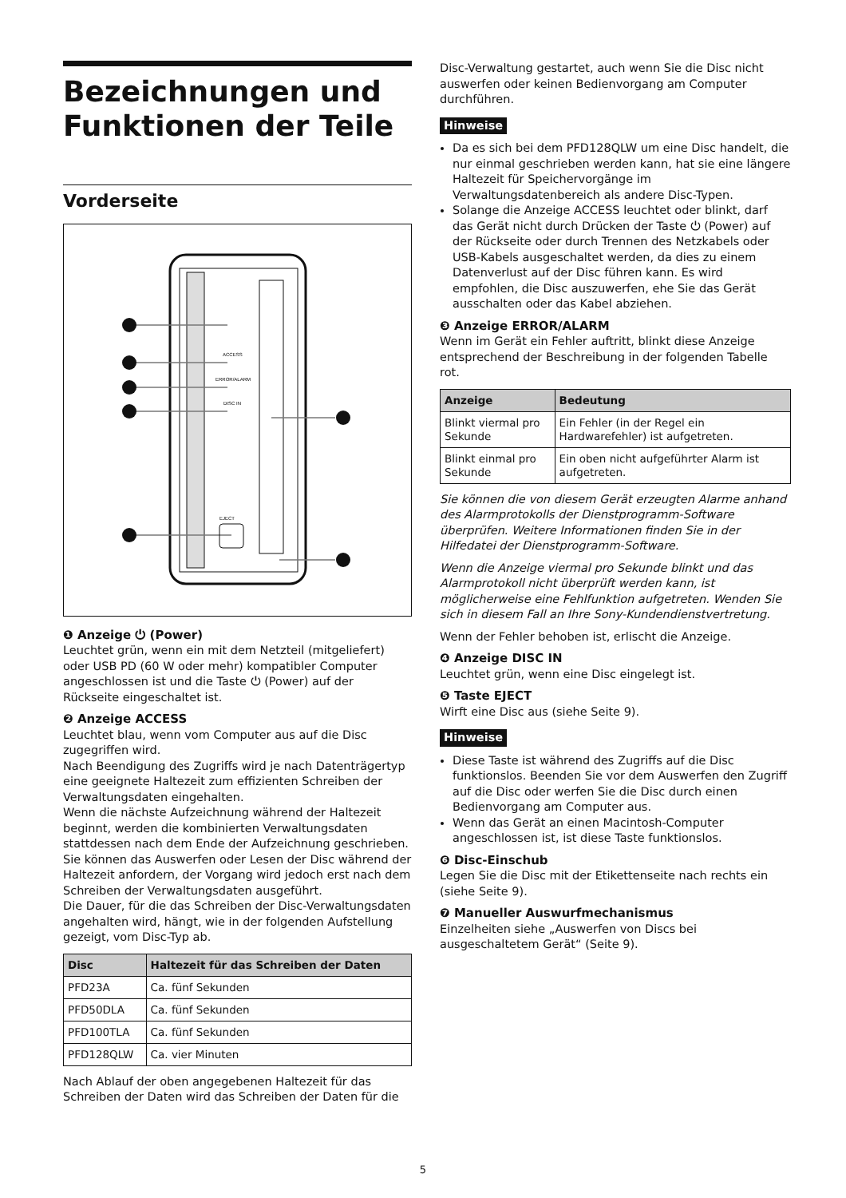Bezeichnungen und Funktionen der Teile
Vorderseite
ACCESS
ERROR/ALARM
DISC IN
EJECT
❶ Anzeige ⏻ (Power)
Leuchtet grün, wenn ein mit dem Netzteil (mitgeliefert) oder USB PD (60 W oder mehr) kompatibler Computer angeschlossen ist und die Taste ⏻ (Power) auf der Rückseite eingeschaltet ist.
❷ Anzeige ACCESS
Leuchtet blau, wenn vom Computer aus auf die Disc zugegriffen wird.
Nach Beendigung des Zugriffs wird je nach Datenträgertyp eine geeignete Haltezeit zum effizienten Schreiben der Verwaltungsdaten eingehalten.
Wenn die nächste Aufzeichnung während der Haltezeit beginnt, werden die kombinierten Verwaltungsdaten stattdessen nach dem Ende der Aufzeichnung geschrieben. Sie können das Auswerfen oder Lesen der Disc während der Haltezeit anfordern, der Vorgang wird jedoch erst nach dem Schreiben der Verwaltungsdaten ausgeführt.
Die Dauer, für die das Schreiben der Disc-Verwaltungsdaten angehalten wird, hängt, wie in der folgenden Aufstellung gezeigt, vom Disc-Typ ab.
| Disc | Haltezeit für das Schreiben der Daten |
| --- | --- |
| PFD23A | Ca. fünf Sekunden |
| PFD50DLA | Ca. fünf Sekunden |
| PFD100TLA | Ca. fünf Sekunden |
| PFD128QLW | Ca. vier Minuten |
Nach Ablauf der oben angegebenen Haltezeit für das Schreiben der Daten wird das Schreiben der Daten für die
Disc-Verwaltung gestartet, auch wenn Sie die Disc nicht auswerfen oder keinen Bedienvorgang am Computer durchführen.
Hinweise
Da es sich bei dem PFD128QLW um eine Disc handelt, die nur einmal geschrieben werden kann, hat sie eine längere Haltezeit für Speichervorgänge im Verwaltungsdatenbereich als andere Disc-Typen.
Solange die Anzeige ACCESS leuchtet oder blinkt, darf das Gerät nicht durch Drücken der Taste ⏻ (Power) auf der Rückseite oder durch Trennen des Netzkabels oder USB-Kabels ausgeschaltet werden, da dies zu einem Datenverlust auf der Disc führen kann. Es wird empfohlen, die Disc auszuwerfen, ehe Sie das Gerät ausschalten oder das Kabel abziehen.
❸ Anzeige ERROR/ALARM
Wenn im Gerät ein Fehler auftritt, blinkt diese Anzeige entsprechend der Beschreibung in der folgenden Tabelle rot.
| Anzeige | Bedeutung |
| --- | --- |
| Blinkt viermal pro Sekunde | Ein Fehler (in der Regel ein Hardwarefehler) ist aufgetreten. |
| Blinkt einmal pro Sekunde | Ein oben nicht aufgeführter Alarm ist aufgetreten. |
Sie können die von diesem Gerät erzeugten Alarme anhand des Alarmprotokolls der Dienstprogramm-Software überprüfen. Weitere Informationen finden Sie in der Hilfedatei der Dienstprogramm-Software.
Wenn die Anzeige viermal pro Sekunde blinkt und das Alarmprotokoll nicht überprüft werden kann, ist möglicherweise eine Fehlfunktion aufgetreten. Wenden Sie sich in diesem Fall an Ihre Sony-Kundendienstvertretung.
Wenn der Fehler behoben ist, erlischt die Anzeige.
❹ Anzeige DISC IN
Leuchtet grün, wenn eine Disc eingelegt ist.
❺ Taste EJECT
Wirft eine Disc aus (siehe Seite 9).
Hinweise
Diese Taste ist während des Zugriffs auf die Disc funktionslos. Beenden Sie vor dem Auswerfen den Zugriff auf die Disc oder werfen Sie die Disc durch einen Bedienvorgang am Computer aus.
Wenn das Gerät an einen Macintosh-Computer angeschlossen ist, ist diese Taste funktionslos.
❻ Disc-Einschub
Legen Sie die Disc mit der Etikettenseite nach rechts ein (siehe Seite 9).
❼ Manueller Auswurfmechanismus
Einzelheiten siehe „Auswerfen von Discs bei ausgeschaltetem Gerät“ (Seite 9).
5